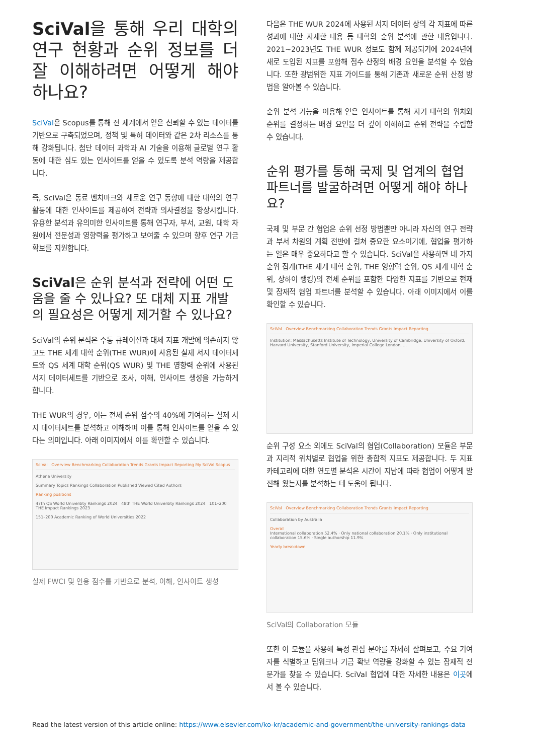SciVal을 통해 우리 대학의 연구 현황과 순위 정보를 더 잘 이해하려면 어떻게 해야 하나요?
SciVal은 Scopus를 통해 전 세계에서 얻은 신뢰할 수 있는 데이터를 기반으로 구축되었으며, 정책 및 특허 데이터와 같은 2차 리소스를 통해 강화됩니다. 첨단 데이터 과학과 AI 기술을 이용해 글로벌 연구 활동에 대한 심도 있는 인사이트를 얻을 수 있도록 분석 역량을 제공합니다.
즉, SciVal은 동료 벤치마크와 새로운 연구 동향에 대한 대학의 연구 활동에 대한 인사이트를 제공하여 전략과 의사결정을 향상시킵니다. 유용한 분석과 유의미한 인사이트를 통해 연구자, 부서, 교원, 대학 차원에서 전문성과 영향력을 평가하고 보여줄 수 있으며 향후 연구 기금 확보를 지원합니다.
SciVal은 순위 분석과 전략에 어떤 도움을 줄 수 있나요? 또 대체 지표 개발의 필요성은 어떻게 제거할 수 있나요?
SciVal의 순위 분석은 수동 큐레이션과 대체 지표 개발에 의존하지 않고도 THE 세계 대학 순위(THE WUR)에 사용된 실제 서지 데이터세트와 QS 세계 대학 순위(QS WUR) 및 THE 영향력 순위에 사용된 서지 데이터세트를 기반으로 조사, 이해, 인사이트 생성을 가능하게 합니다.
THE WUR의 경우, 이는 전체 순위 점수의 40%에 기여하는 실제 서지 데이터세트를 분석하고 이해하며 이를 통해 인사이트를 얻을 수 있다는 의미입니다. 아래 이미지에서 이를 확인할 수 있습니다.
SciVal Overview Benchmarking Collaboration Trends Grants Impact Reporting My SciVal Scopus
Athena University
Summary Topics Rankings Collaboration Published Viewed Cited Authors
Ranking positions
47th QS World University Rankings 2024 48th THE World University Rankings 2024 101–200 THE Impact Rankings 2023
151–200 Academic Ranking of World Universities 2022
실제 FWCI 및 인용 점수를 기반으로 분석, 이해, 인사이트 생성
다음은 THE WUR 2024에 사용된 서지 데이터 상의 각 지표에 따른 성과에 대한 자세한 내용 등 대학의 순위 분석에 관한 내용입니다. 2021~2023년도 THE WUR 정보도 함께 제공되기에 2024년에 새로 도입된 지표를 포함해 점수 산정의 배경 요인을 분석할 수 있습니다. 또한 광범위한 지표 가이드를 통해 기존과 새로운 순위 산정 방법을 알아볼 수 있습니다.
순위 분석 기능을 이용해 얻은 인사이트를 통해 자기 대학의 위치와 순위를 결정하는 배경 요인을 더 깊이 이해하고 순위 전략을 수립할 수 있습니다.
순위 평가를 통해 국제 및 업계의 협업 파트너를 발굴하려면 어떻게 해야 하나요?
국제 및 부문 간 협업은 순위 선정 방법뿐만 아니라 자신의 연구 전략과 부서 차원의 계획 전반에 걸쳐 중요한 요소이기에, 협업을 평가하는 일은 매우 중요하다고 할 수 있습니다. SciVal을 사용하면 네 가지 순위 집계(THE 세계 대학 순위, THE 영향력 순위, QS 세계 대학 순위, 상하이 랭킹)의 전체 순위를 포함한 다양한 지표를 기반으로 현재 및 잠재적 협업 파트너를 분석할 수 있습니다. 아래 이미지에서 이를 확인할 수 있습니다.
SciVal Overview Benchmarking Collaboration Trends Grants Impact Reporting
Institution: Massachusetts Institute of Technology, University of Cambridge, University of Oxford, Harvard University, Stanford University, Imperial College London, ...
순위 구성 요소 외에도 SciVal의 협업(Collaboration) 모듈은 부문과 지리적 위치별로 협업을 위한 총합적 지표도 제공합니다. 두 지표 카테고리에 대한 연도별 분석은 시간이 지남에 따라 협업이 어떻게 발전해 왔는지를 분석하는 데 도움이 됩니다.
SciVal Overview Benchmarking Collaboration Trends Grants Impact Reporting
Collaboration by Australia
Overall
International collaboration 52.4% · Only national collaboration 20.1% · Only institutional collaboration 15.6% · Single authorship 11.9%
Yearly breakdown
SciVal의 Collaboration 모듈
또한 이 모듈을 사용해 특정 관심 분야를 자세히 살펴보고, 주요 기여자를 식별하고 팀워크나 기금 확보 역량을 강화할 수 있는 잠재적 전문가를 찾을 수 있습니다. SciVal 협업에 대한 자세한 내용은 이곳에서 볼 수 있습니다.
Read the latest version of this article online: https://www.elsevier.com/ko-kr/academic-and-government/the-university-rankings-data